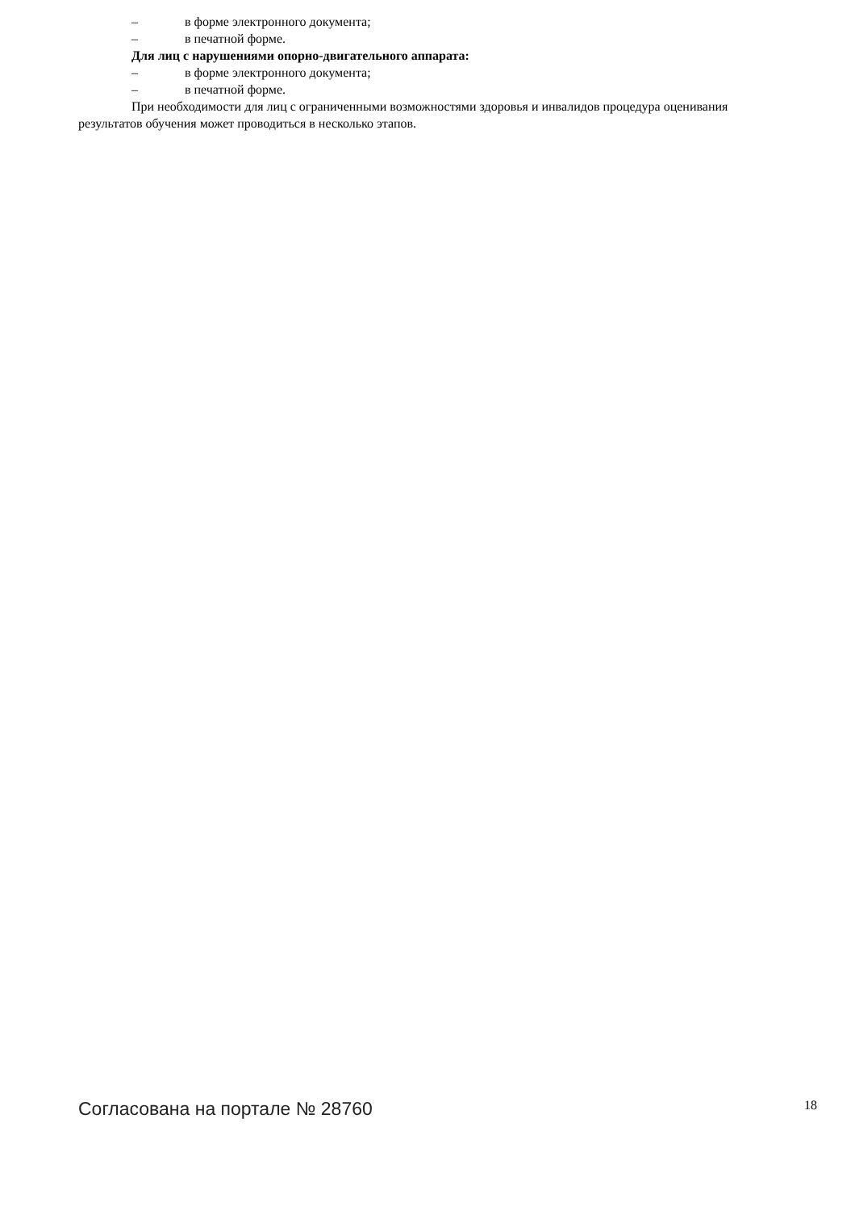– в форме электронного документа;
– в печатной форме.
Для лиц с нарушениями опорно-двигательного аппарата:
– в форме электронного документа;
– в печатной форме.
При необходимости для лиц с ограниченными возможностями здоровья и инвалидов процедура оценивания результатов обучения может проводиться в несколько этапов.
Согласована на портале № 28760 18